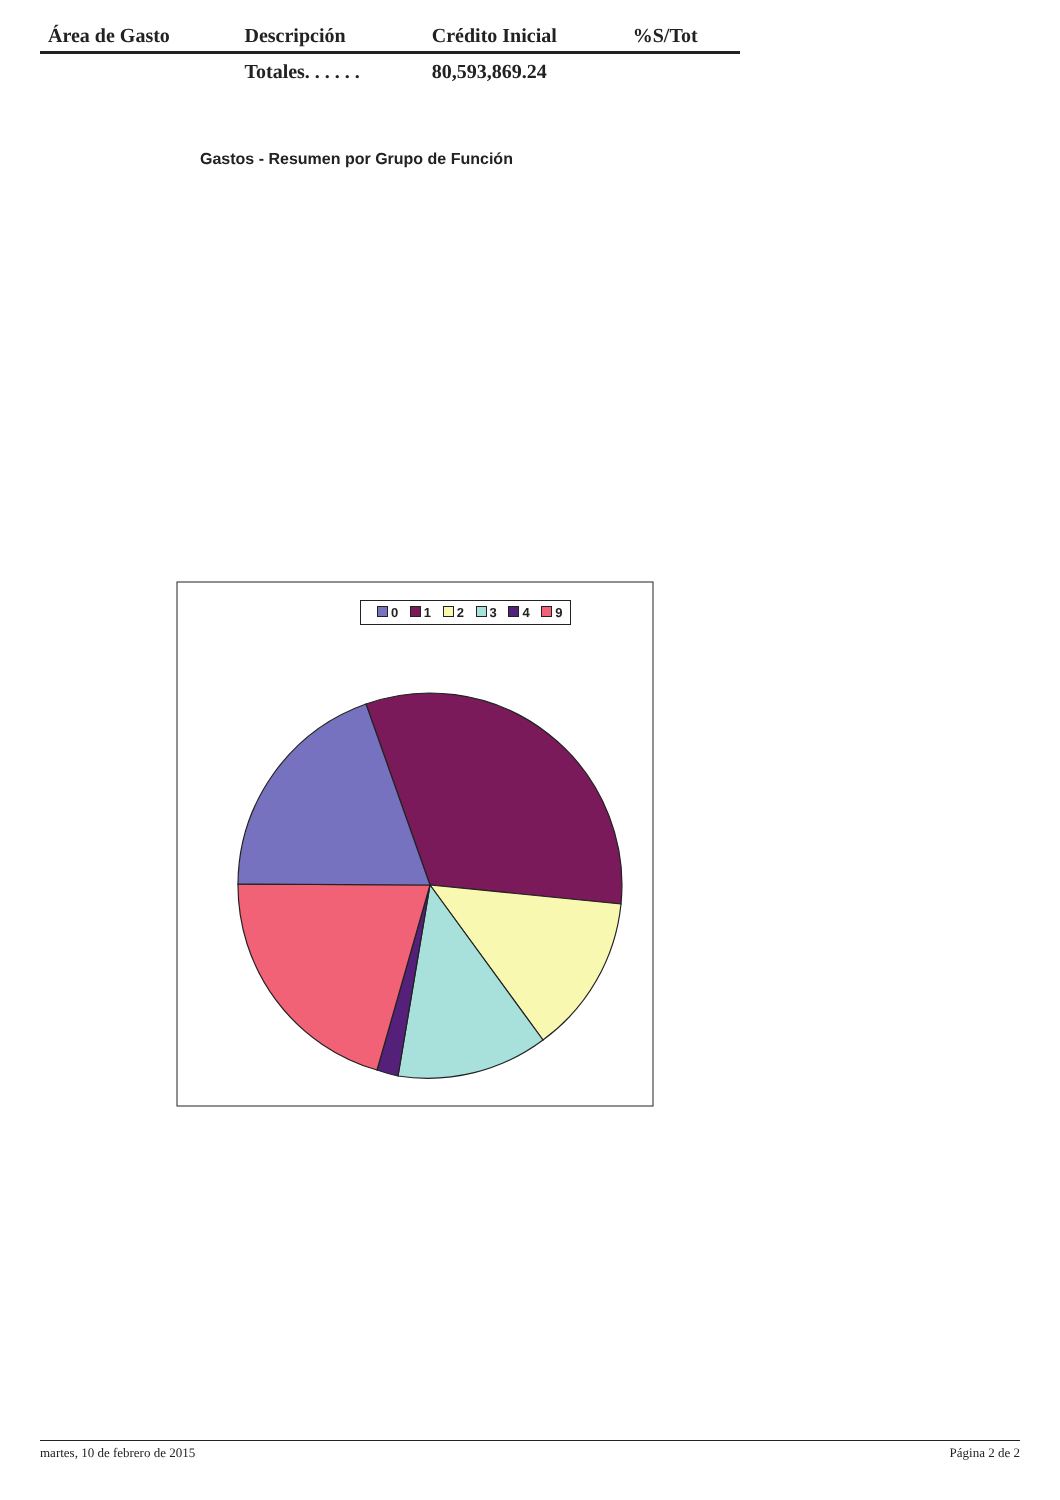| Área de Gasto | Descripción | Crédito Inicial | %S/Tot |
| --- | --- | --- | --- |
| | Totales. . . . . . | 80,593,869.24 | |
Gastos - Resumen por Grupo de Función
0 1 2 3 4 9
martes, 10 de febrero de 2015 Página 2 de 2